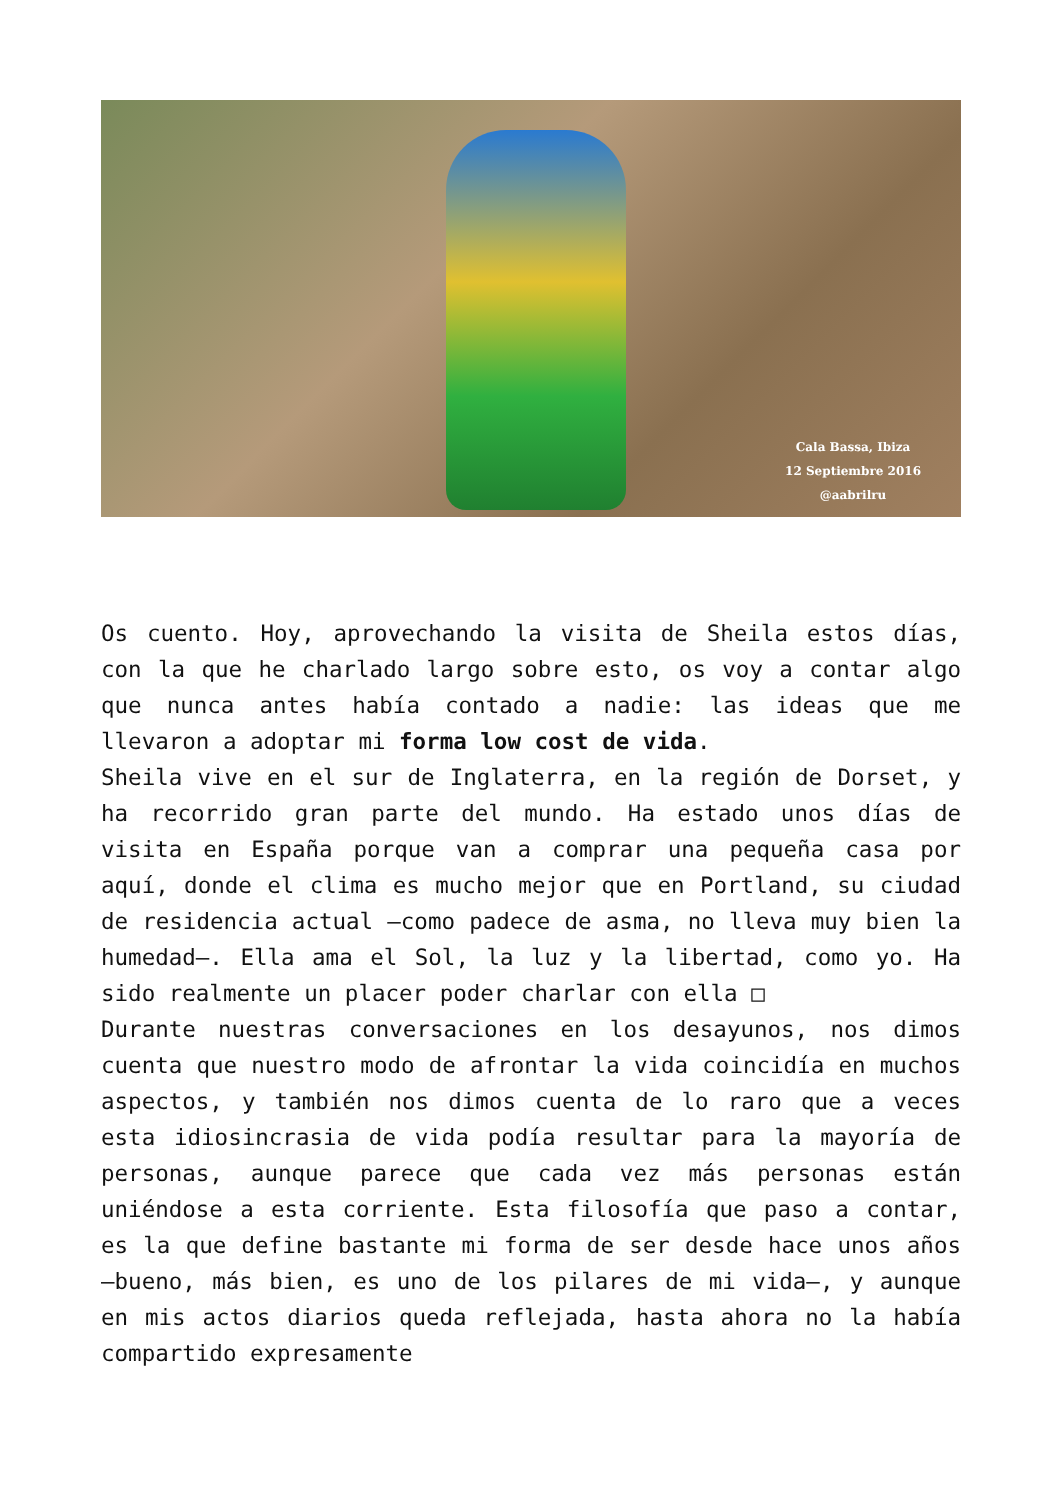Cala Bassa, Ibiza
12 Septiembre 2016
@aabrilru
Os cuento. Hoy, aprovechando la visita de Sheila estos días, con la que he charlado largo sobre esto, os voy a contar algo que nunca antes había contado a nadie: las ideas que me llevaron a adoptar mi forma low cost de vida.
Sheila vive en el sur de Inglaterra, en la región de Dorset, y ha recorrido gran parte del mundo. Ha estado unos días de visita en España porque van a comprar una pequeña casa por aquí, donde el clima es mucho mejor que en Portland, su ciudad de residencia actual –como padece de asma, no lleva muy bien la humedad–. Ella ama el Sol, la luz y la libertad, como yo. Ha sido realmente un placer poder charlar con ella □
Durante nuestras conversaciones en los desayunos, nos dimos cuenta que nuestro modo de afrontar la vida coincidía en muchos aspectos, y también nos dimos cuenta de lo raro que a veces esta idiosincrasia de vida podía resultar para la mayoría de personas, aunque parece que cada vez más personas están uniéndose a esta corriente. Esta filosofía que paso a contar, es la que define bastante mi forma de ser desde hace unos años –bueno, más bien, es uno de los pilares de mi vida–, y aunque en mis actos diarios queda reflejada, hasta ahora no la había compartido expresamente